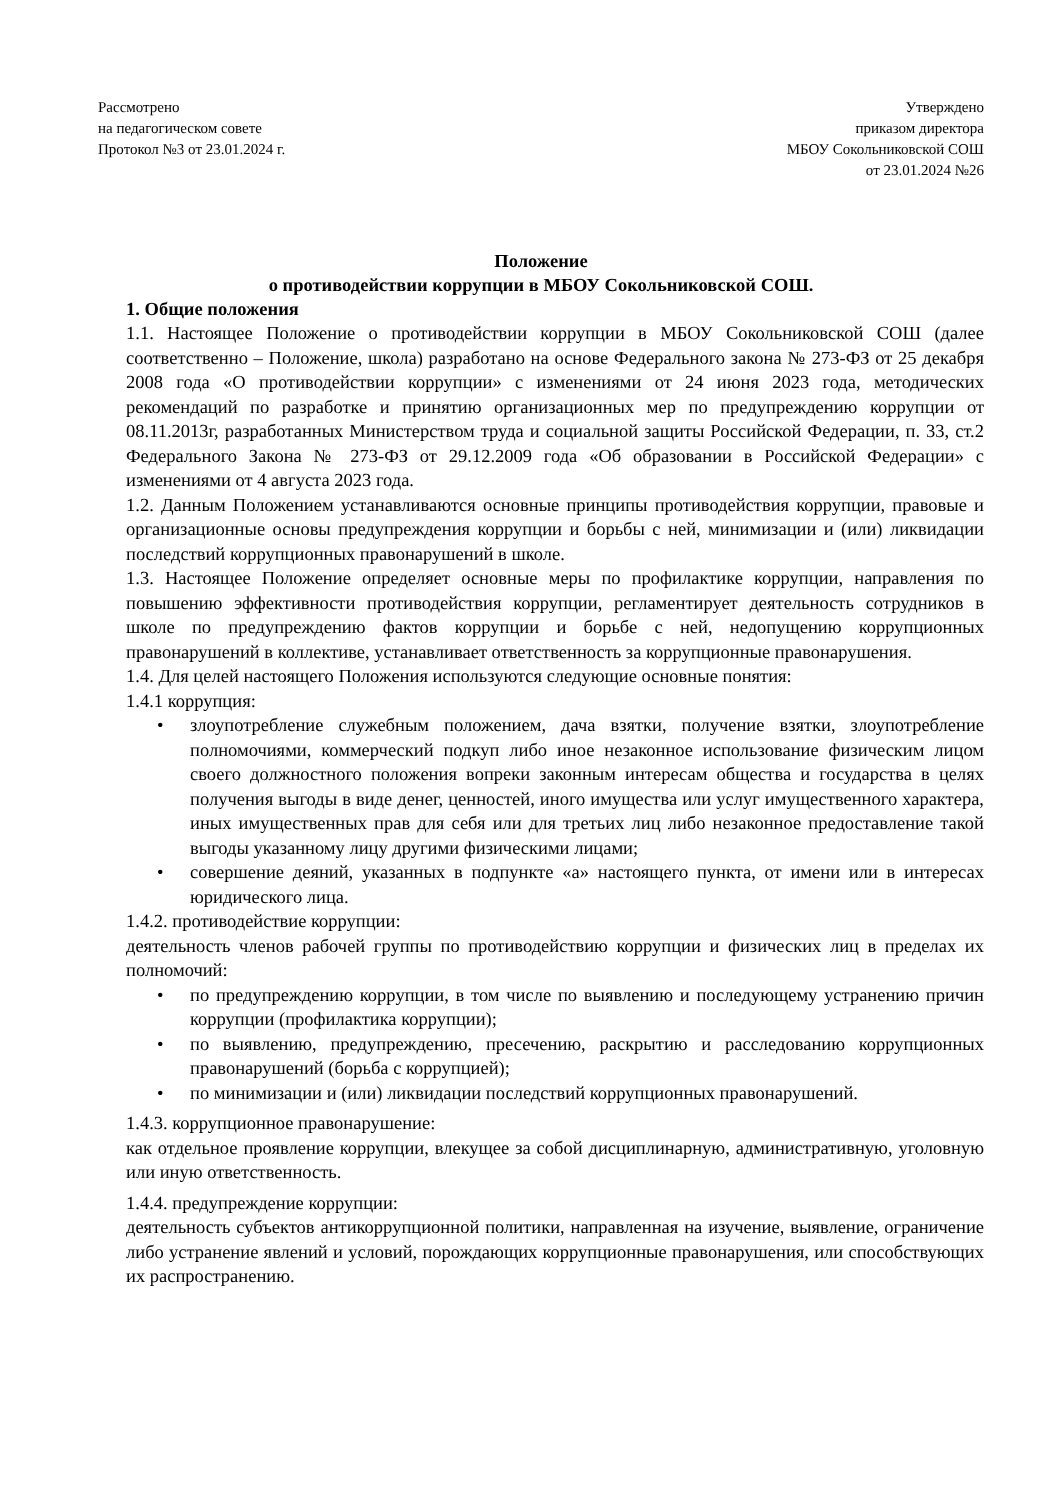Рассмотрено
на педагогическом совете
Протокол №3 от 23.01.2024 г.
Утверждено
приказом директора
МБОУ Сокольниковской СОШ
от 23.01.2024 №26
Положение
о противодействии коррупции в МБОУ Сокольниковской СОШ.
1. Общие положения
1.1. Настоящее Положение о противодействии коррупции в МБОУ Сокольниковской СОШ (далее соответственно – Положение, школа) разработано на основе Федерального закона № 273-ФЗ от 25 декабря 2008 года «О противодействии коррупции» с изменениями от 24 июня 2023 года, методических рекомендаций по разработке и принятию организационных мер по предупреждению коррупции от 08.11.2013г, разработанных Министерством труда и социальной защиты Российской Федерации, п. 33, ст.2 Федерального Закона № 273-ФЗ от 29.12.2009 года «Об образовании в Российской Федерации» с изменениями от 4 августа 2023 года.
1.2. Данным Положением устанавливаются основные принципы противодействия коррупции, правовые и организационные основы предупреждения коррупции и борьбы с ней, минимизации и (или) ликвидации последствий коррупционных правонарушений в школе.
1.3. Настоящее Положение определяет основные меры по профилактике коррупции, направления по повышению эффективности противодействия коррупции, регламентирует деятельность сотрудников в школе по предупреждению фактов коррупции и борьбе с ней, недопущению коррупционных правонарушений в коллективе, устанавливает ответственность за коррупционные правонарушения.
1.4. Для целей настоящего Положения используются следующие основные понятия:
1.4.1 коррупция:
• злоупотребление служебным положением, дача взятки, получение взятки, злоупотребление полномочиями, коммерческий подкуп либо иное незаконное использование физическим лицом своего должностного положения вопреки законным интересам общества и государства в целях получения выгоды в виде денег, ценностей, иного имущества или услуг имущественного характера, иных имущественных прав для себя или для третьих лиц либо незаконное предоставление такой выгоды указанному лицу другими физическими лицами;
• совершение деяний, указанных в подпункте «а» настоящего пункта, от имени или в интересах юридического лица.
1.4.2. противодействие коррупции:
деятельность членов рабочей группы по противодействию коррупции и физических лиц в пределах их полномочий:
• по предупреждению коррупции, в том числе по выявлению и последующему устранению причин коррупции (профилактика коррупции);
• по выявлению, предупреждению, пресечению, раскрытию и расследованию коррупционных правонарушений (борьба с коррупцией);
• по минимизации и (или) ликвидации последствий коррупционных правонарушений.
1.4.3. коррупционное правонарушение:
как отдельное проявление коррупции, влекущее за собой дисциплинарную, административную, уголовную или иную ответственность.
1.4.4. предупреждение коррупции:
деятельность субъектов антикоррупционной политики, направленная на изучение, выявление, ограничение либо устранение явлений и условий, порождающих коррупционные правонарушения, или способствующих их распространению.